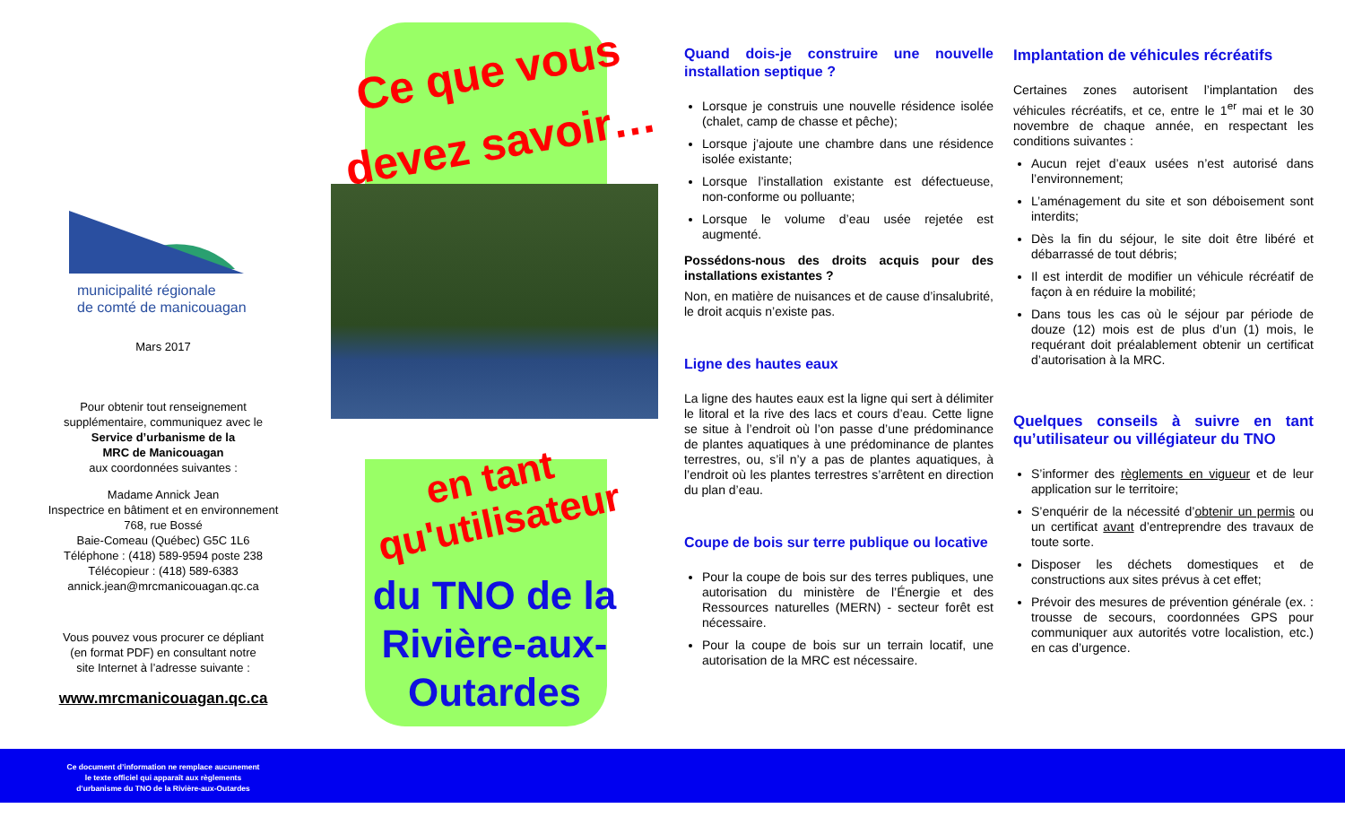municipalité régionale
de comté de manicouagan
Mars 2017
Pour obtenir tout renseignement
supplémentaire, communiquez avec le
Service d’urbanisme de la
MRC de Manicouagan
aux coordonnées suivantes :
Madame Annick Jean
Inspectrice en bâtiment et en environnement
768, rue Bossé
Baie-Comeau (Québec) G5C 1L6
Téléphone : (418) 589-9594 poste 238
Télécopieur : (418) 589-6383
annick.jean@mrcmanicouagan.qc.ca
Vous pouvez vous procurer ce dépliant
(en format PDF) en consultant notre
site Internet à l’adresse suivante :
www.mrcmanicouagan.qc.ca
Ce que vous
devez savoir…
en tant qu'utilisateur
du TNO de la
Rivière-aux-Outardes
Quand dois-je construire une nouvelle installation septique ?
Lorsque je construis une nouvelle résidence isolée (chalet, camp de chasse et pêche);
Lorsque j’ajoute une chambre dans une résidence isolée existante;
Lorsque l’installation existante est défectueuse, non-conforme ou polluante;
Lorsque le volume d’eau usée rejetée est augmenté.
Possédons-nous des droits acquis pour des installations existantes ?
Non, en matière de nuisances et de cause d’insalubrité, le droit acquis n’existe pas.
Ligne des hautes eaux
La ligne des hautes eaux est la ligne qui sert à délimiter le litoral et la rive des lacs et cours d’eau. Cette ligne se situe à l’endroit où l’on passe d’une prédominance de plantes aquatiques à une prédominance de plantes terrestres, ou, s’il n’y a pas de plantes aquatiques, à l’endroit où les plantes terrestres s’arrêtent en direction du plan d’eau.
Coupe de bois sur terre publique ou locative
Pour la coupe de bois sur des terres publiques, une autorisation du ministère de l’Énergie et des Ressources naturelles (MERN) - secteur forêt est nécessaire.
Pour la coupe de bois sur un terrain locatif, une autorisation de la MRC est nécessaire.
Implantation de véhicules récréatifs
Certaines zones autorisent l’implantation des véhicules récréatifs, et ce, entre le 1<sup>er</sup> mai et le 30 novembre de chaque année, en respectant les conditions suivantes :
Aucun rejet d’eaux usées n’est autorisé dans l’environnement;
L’aménagement du site et son déboisement sont interdits;
Dès la fin du séjour, le site doit être libéré et débarrassé de tout débris;
Il est interdit de modifier un véhicule récréatif de façon à en réduire la mobilité;
Dans tous les cas où le séjour par période de douze (12) mois est de plus d’un (1) mois, le requérant doit préalablement obtenir un certificat d’autorisation à la MRC.
Quelques conseils à suivre en tant qu’utilisateur ou villégiateur du TNO
S’informer des règlements en vigueur et de leur application sur le territoire;
S’enquérir de la nécessité d’obtenir un permis ou un certificat avant d’entreprendre des travaux de toute sorte.
Disposer les déchets domestiques et de constructions aux sites prévus à cet effet;
Prévoir des mesures de prévention générale (ex. : trousse de secours, coordonnées GPS pour communiquer aux autorités votre localistion, etc.) en cas d’urgence.
Ce document d’information ne remplace aucunement
le texte officiel qui apparaît aux règlements
d’urbanisme du TNO de la Rivière-aux-Outardes